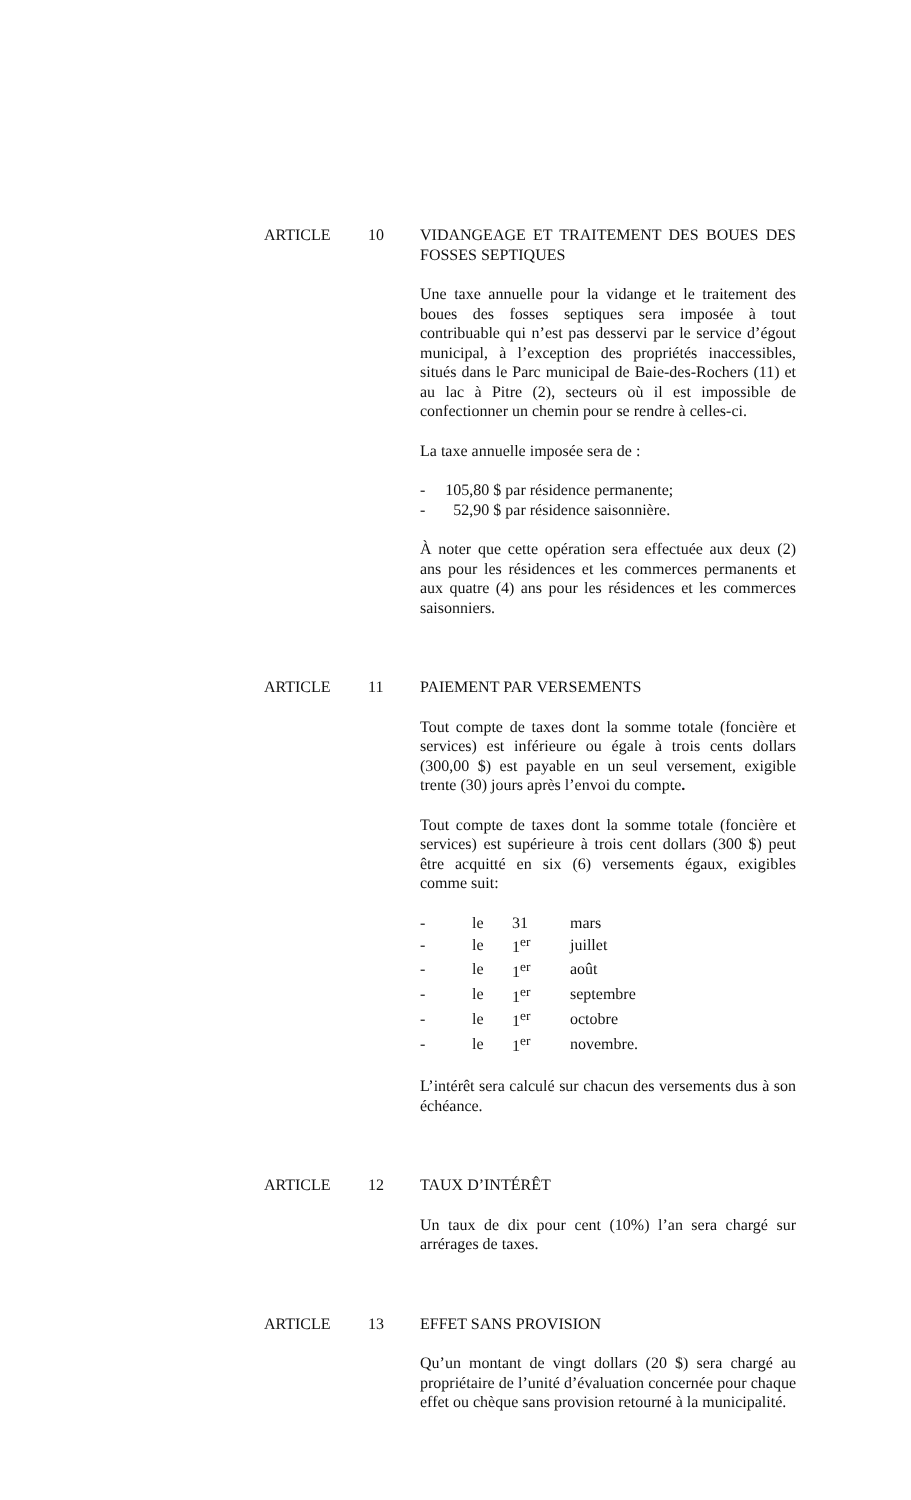ARTICLE 10 VIDANGEAGE ET TRAITEMENT DES BOUES DES FOSSES SEPTIQUES
Une taxe annuelle pour la vidange et le traitement des boues des fosses septiques sera imposée à tout contribuable qui n’est pas desservi par le service d’égout municipal, à l’exception des propriétés inaccessibles, situés dans le Parc municipal de Baie-des-Rochers (11) et au lac à Pitre (2), secteurs où il est impossible de confectionner un chemin pour se rendre à celles-ci.
La taxe annuelle imposée sera de :
- 105,80 $ par résidence permanente;
- 52,90 $ par résidence saisonnière.
À noter que cette opération sera effectuée aux deux (2) ans pour les résidences et les commerces permanents et aux quatre (4) ans pour les résidences et les commerces saisonniers.
ARTICLE 11 PAIEMENT PAR VERSEMENTS
Tout compte de taxes dont la somme totale (foncière et services) est inférieure ou égale à trois cents dollars (300,00 $) est payable en un seul versement, exigible trente (30) jours après l’envoi du compte.
Tout compte de taxes dont la somme totale (foncière et services) est supérieure à trois cent dollars (300 $) peut être acquitté en six (6) versements égaux, exigibles comme suit:
| - | le | 31 | mars |
| - | le | 1<sup>er</sup> | juillet |
| - | le | 1<sup>er</sup> | août |
| - | le | 1<sup>er</sup> | septembre |
| - | le | 1<sup>er</sup> | octobre |
| - | le | 1<sup>er</sup> | novembre. |
L’intérêt sera calculé sur chacun des versements dus à son échéance.
ARTICLE 12 TAUX D’INTÉRÊT
Un taux de dix pour cent (10%) l’an sera chargé sur arrérages de taxes.
ARTICLE 13 EFFET SANS PROVISION
Qu’un montant de vingt dollars (20 $) sera chargé au propriétaire de l’unité d’évaluation concernée pour chaque effet ou chèque sans provision retourné à la municipalité.